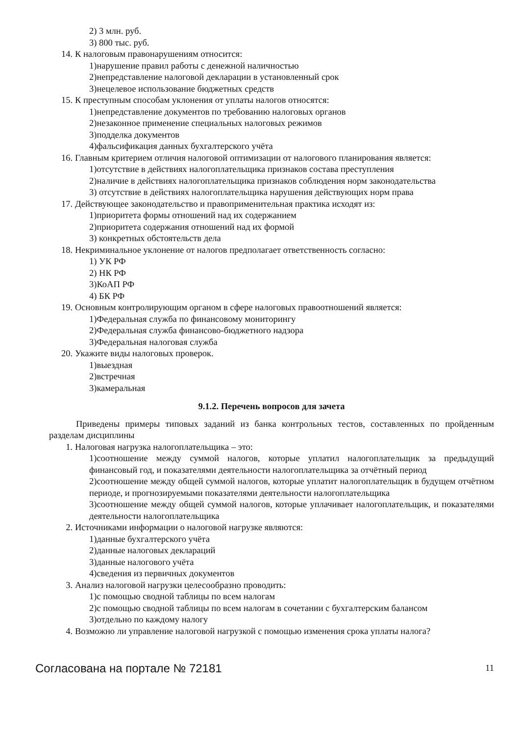2) 3 млн. руб.
3) 800 тыс. руб.
14. К налоговым правонарушениям относится:
1)нарушение правил работы с денежной наличностью
2)непредставление налоговой декларации в установленный срок
3)нецелевое использование бюджетных средств
15. К преступным способам уклонения от уплаты налогов относятся:
1)непредставление документов по требованию налоговых органов
2)незаконное применение специальных налоговых режимов
3)подделка документов
4)фальсификация данных бухгалтерского учёта
16. Главным критерием отличия налоговой оптимизации от налогового планирования является:
1)отсутствие в действиях налогоплательщика признаков состава преступления
2)наличие в действиях налогоплательщика признаков соблюдения норм законодательства
3) отсутствие в действиях налогоплательщика нарушения действующих норм права
17. Действующее законодательство и правоприменительная практика исходят из:
1)приоритета формы отношений над их содержанием
2)приоритета содержания отношений над их формой
3) конкретных обстоятельств дела
18. Некриминальное уклонение от налогов предполагает ответственность согласно:
1) УК РФ
2) НК РФ
3)КоАП РФ
4) БК РФ
19. Основным контролирующим органом в сфере налоговых правоотношений является:
1)Федеральная служба по финансовому мониторингу
2)Федеральная служба финансово-бюджетного надзора
3)Федеральная налоговая служба
20. Укажите виды налоговых проверок.
1)выездная
2)встречная
3)камеральная
9.1.2. Перечень вопросов для зачета
Приведены примеры типовых заданий из банка контрольных тестов, составленных по пройденным разделам дисциплины
1. Налоговая нагрузка налогоплательщика – это:
1)соотношение между суммой налогов, которые уплатил налогоплательщик за предыдущий финансовый год, и показателями деятельности налогоплательщика за отчётный период
2)соотношение между общей суммой налогов, которые уплатит налогоплательщик в будущем отчётном периоде, и прогнозируемыми показателями деятельности налогоплательщика
3)соотношение между общей суммой налогов, которые уплачивает налогоплательщик, и показателями деятельности налогоплательщика
2. Источниками информации о налоговой нагрузке являются:
1)данные бухгалтерского учёта
2)данные налоговых деклараций
3)данные налогового учёта
4)сведения из первичных документов
3. Анализ налоговой нагрузки целесообразно проводить:
1)с помощью сводной таблицы по всем налогам
2)с помощью сводной таблицы по всем налогам в сочетании с бухгалтерским балансом
3)отдельно по каждому налогу
4. Возможно ли управление налоговой нагрузкой с помощью изменения срока уплаты налога?
Согласована на портале № 72181 11